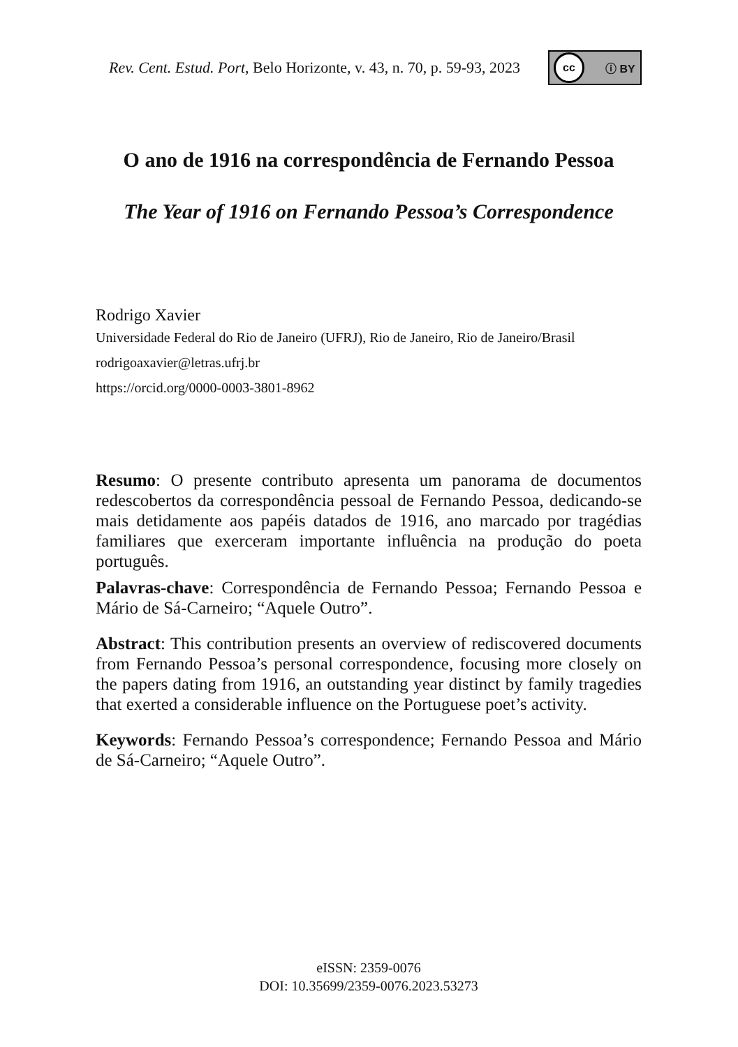Rev. Cent. Estud. Port, Belo Horizonte, v. 43, n. 70, p. 59-93, 2023
cc ⓘ BY
O ano de 1916 na correspondência de Fernando Pessoa
The Year of 1916 on Fernando Pessoa’s Correspondence
Rodrigo Xavier
Universidade Federal do Rio de Janeiro (UFRJ), Rio de Janeiro, Rio de Janeiro/Brasil
rodrigoaxavier@letras.ufrj.br
https://orcid.org/0000-0003-3801-8962
Resumo: O presente contributo apresenta um panorama de documentos redescobertos da correspondência pessoal de Fernando Pessoa, dedicando-se mais detidamente aos papéis datados de 1916, ano marcado por tragédias familiares que exerceram importante influência na produção do poeta português.
Palavras-chave: Correspondência de Fernando Pessoa; Fernando Pessoa e Mário de Sá-Carneiro; “Aquele Outro”.
Abstract: This contribution presents an overview of rediscovered documents from Fernando Pessoa’s personal correspondence, focusing more closely on the papers dating from 1916, an outstanding year distinct by family tragedies that exerted a considerable influence on the Portuguese poet’s activity.
Keywords: Fernando Pessoa’s correspondence; Fernando Pessoa and Mário de Sá-Carneiro; “Aquele Outro”.
eISSN: 2359-0076
DOI: 10.35699/2359-0076.2023.53273